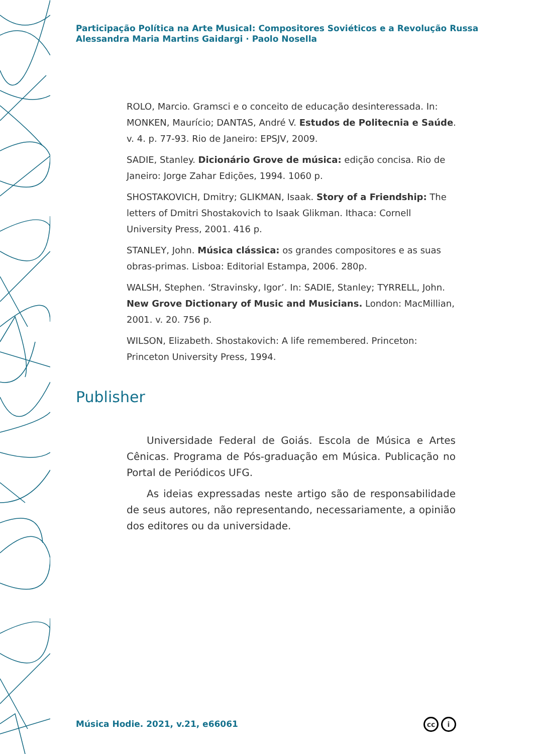Participação Política na Arte Musical: Compositores Soviéticos e a Revolução Russa
Alessandra Maria Martins Gaidargi · Paolo Nosella
ROLO, Marcio. Gramsci e o conceito de educação desinteressada. In: MONKEN, Maurício; DANTAS, André V. Estudos de Politecnia e Saúde. v. 4. p. 77-93. Rio de Janeiro: EPSJV, 2009.
SADIE, Stanley. Dicionário Grove de música: edição concisa. Rio de Janeiro: Jorge Zahar Edições, 1994. 1060 p.
SHOSTAKOVICH, Dmitry; GLIKMAN, Isaak. Story of a Friendship: The letters of Dmitri Shostakovich to Isaak Glikman. Ithaca: Cornell University Press, 2001. 416 p.
STANLEY, John. Música clássica: os grandes compositores e as suas obras-primas. Lisboa: Editorial Estampa, 2006. 280p.
WALSH, Stephen. ‘Stravinsky, Igor’. In: SADIE, Stanley; TYRRELL, John. New Grove Dictionary of Music and Musicians. London: MacMillian, 2001. v. 20. 756 p.
WILSON, Elizabeth. Shostakovich: A life remembered. Princeton: Princeton University Press, 1994.
Publisher
Universidade Federal de Goiás. Escola de Música e Artes Cênicas. Programa de Pós-graduação em Música. Publicação no Portal de Periódicos UFG.
As ideias expressadas neste artigo são de responsabilidade de seus autores, não representando, necessariamente, a opinião dos editores ou da universidade.
Música Hodie. 2021, v.21, e66061
cc i